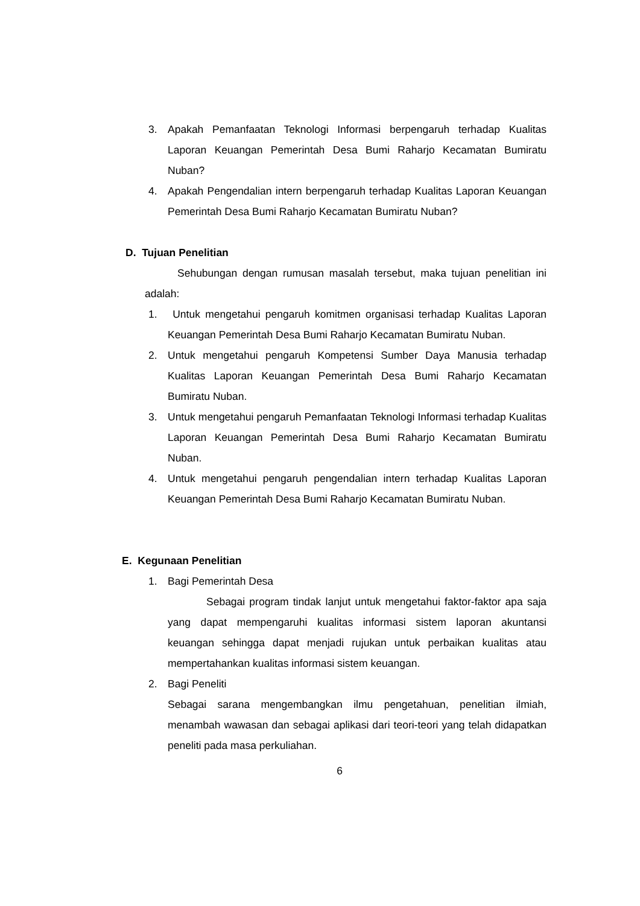3. Apakah Pemanfaatan Teknologi Informasi berpengaruh terhadap Kualitas Laporan Keuangan Pemerintah Desa Bumi Raharjo Kecamatan Bumiratu Nuban?
4. Apakah Pengendalian intern berpengaruh terhadap Kualitas Laporan Keuangan Pemerintah Desa Bumi Raharjo Kecamatan Bumiratu Nuban?
D. Tujuan Penelitian
Sehubungan dengan rumusan masalah tersebut, maka tujuan penelitian ini adalah:
1. Untuk mengetahui pengaruh komitmen organisasi terhadap Kualitas Laporan Keuangan Pemerintah Desa Bumi Raharjo Kecamatan Bumiratu Nuban.
2. Untuk mengetahui pengaruh Kompetensi Sumber Daya Manusia terhadap Kualitas Laporan Keuangan Pemerintah Desa Bumi Raharjo Kecamatan Bumiratu Nuban.
3. Untuk mengetahui pengaruh Pemanfaatan Teknologi Informasi terhadap Kualitas Laporan Keuangan Pemerintah Desa Bumi Raharjo Kecamatan Bumiratu Nuban.
4. Untuk mengetahui pengaruh pengendalian intern terhadap Kualitas Laporan Keuangan Pemerintah Desa Bumi Raharjo Kecamatan Bumiratu Nuban.
E. Kegunaan Penelitian
1. Bagi Pemerintah Desa
Sebagai program tindak lanjut untuk mengetahui faktor-faktor apa saja yang dapat mempengaruhi kualitas informasi sistem laporan akuntansi keuangan sehingga dapat menjadi rujukan untuk perbaikan kualitas atau mempertahankan kualitas informasi sistem keuangan.
2. Bagi Peneliti
Sebagai sarana mengembangkan ilmu pengetahuan, penelitian ilmiah, menambah wawasan dan sebagai aplikasi dari teori-teori yang telah didapatkan peneliti pada masa perkuliahan.
6